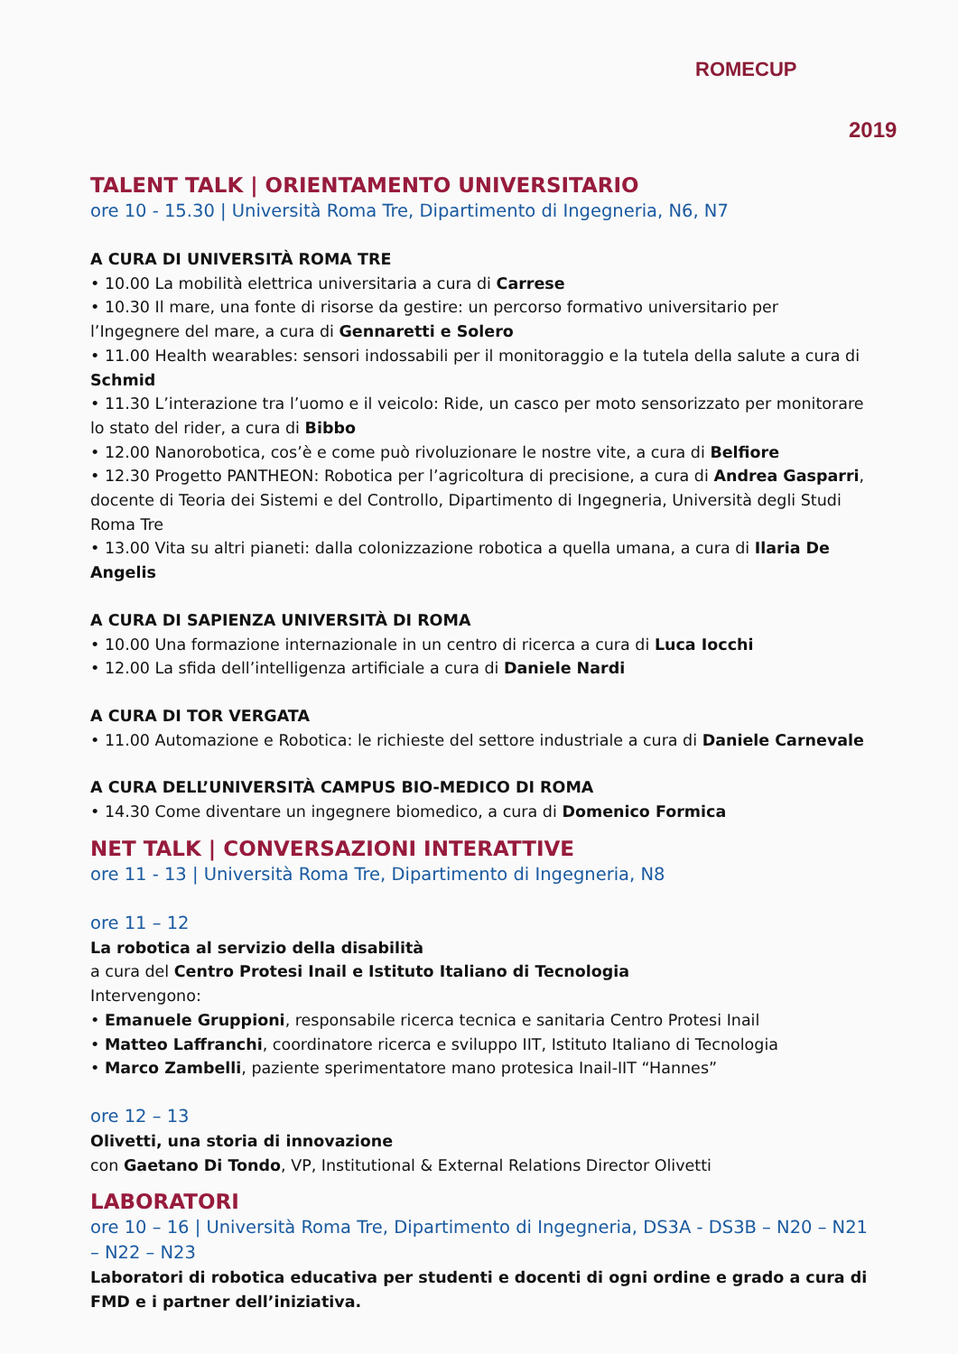ROMECUP
2019
TALENT TALK | ORIENTAMENTO UNIVERSITARIO
ore 10 - 15.30 | Università Roma Tre, Dipartimento di Ingegneria, N6, N7
A CURA DI UNIVERSITÀ ROMA TRE
• 10.00 La mobilità elettrica universitaria a cura di Carrese
• 10.30 Il mare, una fonte di risorse da gestire: un percorso formativo universitario per l’Ingegnere del mare, a cura di Gennaretti e Solero
• 11.00 Health wearables: sensori indossabili per il monitoraggio e la tutela della salute a cura di Schmid
• 11.30 L’interazione tra l’uomo e il veicolo: Ride, un casco per moto sensorizzato per monitorare lo stato del rider, a cura di Bibbo
• 12.00 Nanorobotica, cos’è e come può rivoluzionare le nostre vite, a cura di Belfiore
• 12.30 Progetto PANTHEON: Robotica per l’agricoltura di precisione, a cura di Andrea Gasparri, docente di Teoria dei Sistemi e del Controllo, Dipartimento di Ingegneria, Università degli Studi Roma Tre
• 13.00 Vita su altri pianeti: dalla colonizzazione robotica a quella umana, a cura di Ilaria De Angelis
A CURA DI SAPIENZA UNIVERSITÀ DI ROMA
• 10.00 Una formazione internazionale in un centro di ricerca a cura di Luca Iocchi
• 12.00 La sfida dell’intelligenza artificiale a cura di Daniele Nardi
A CURA DI TOR VERGATA
• 11.00 Automazione e Robotica: le richieste del settore industriale a cura di Daniele Carnevale
A CURA DELL’UNIVERSITÀ CAMPUS BIO-MEDICO DI ROMA
• 14.30 Come diventare un ingegnere biomedico, a cura di Domenico Formica
NET TALK | CONVERSAZIONI INTERATTIVE
ore 11 - 13 | Università Roma Tre, Dipartimento di Ingegneria, N8
ore 11 – 12
La robotica al servizio della disabilità
a cura del Centro Protesi Inail e Istituto Italiano di Tecnologia
Intervengono:
• Emanuele Gruppioni, responsabile ricerca tecnica e sanitaria Centro Protesi Inail
• Matteo Laffranchi, coordinatore ricerca e sviluppo IIT, Istituto Italiano di Tecnologia
• Marco Zambelli, paziente sperimentatore mano protesica Inail-IIT “Hannes”
ore 12 – 13
Olivetti, una storia di innovazione
con Gaetano Di Tondo, VP, Institutional & External Relations Director Olivetti
LABORATORI
ore 10 – 16 | Università Roma Tre, Dipartimento di Ingegneria, DS3A - DS3B – N20 – N21 – N22 – N23
Laboratori di robotica educativa per studenti e docenti di ogni ordine e grado a cura di FMD e i partner dell’iniziativa.